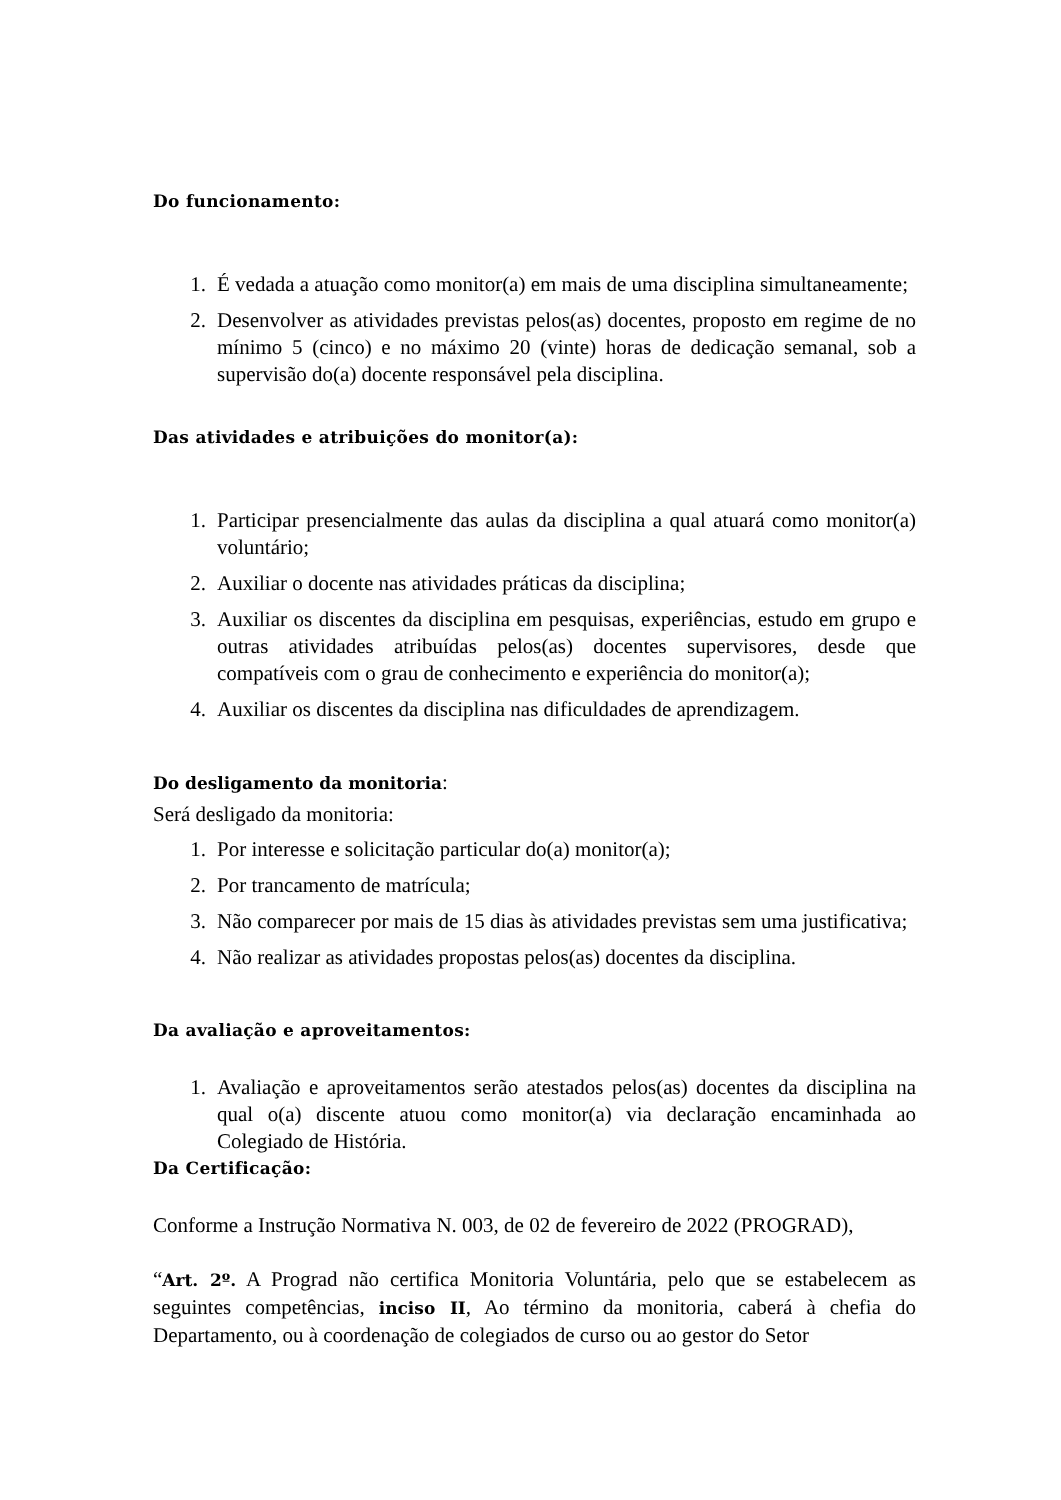Do funcionamento:
1. É vedada a atuação como monitor(a) em mais de uma disciplina simultaneamente;
2. Desenvolver as atividades previstas pelos(as) docentes, proposto em regime de no mínimo 5 (cinco) e no máximo 20 (vinte) horas de dedicação semanal, sob a supervisão do(a) docente responsável pela disciplina.
Das atividades e atribuições do monitor(a):
1. Participar presencialmente das aulas da disciplina a qual atuará como monitor(a) voluntário;
2. Auxiliar o docente nas atividades práticas da disciplina;
3. Auxiliar os discentes da disciplina em pesquisas, experiências, estudo em grupo e outras atividades atribuídas pelos(as) docentes supervisores, desde que compatíveis com o grau de conhecimento e experiência do monitor(a);
4. Auxiliar os discentes da disciplina nas dificuldades de aprendizagem.
Do desligamento da monitoria:
Será desligado da monitoria:
1. Por interesse e solicitação particular do(a) monitor(a);
2. Por trancamento de matrícula;
3. Não comparecer por mais de 15 dias às atividades previstas sem uma justificativa;
4. Não realizar as atividades propostas pelos(as) docentes da disciplina.
Da avaliação e aproveitamentos:
1. Avaliação e aproveitamentos serão atestados pelos(as) docentes da disciplina na qual o(a) discente atuou como monitor(a) via declaração encaminhada ao Colegiado de História.
Da Certificação:
Conforme a Instrução Normativa N. 003, de 02 de fevereiro de 2022 (PROGRAD),
“Art. 2º. A Prograd não certifica Monitoria Voluntária, pelo que se estabelecem as seguintes competências, inciso II, Ao término da monitoria, caberá à chefia do Departamento, ou à coordenação de colegiados de curso ou ao gestor do Setor